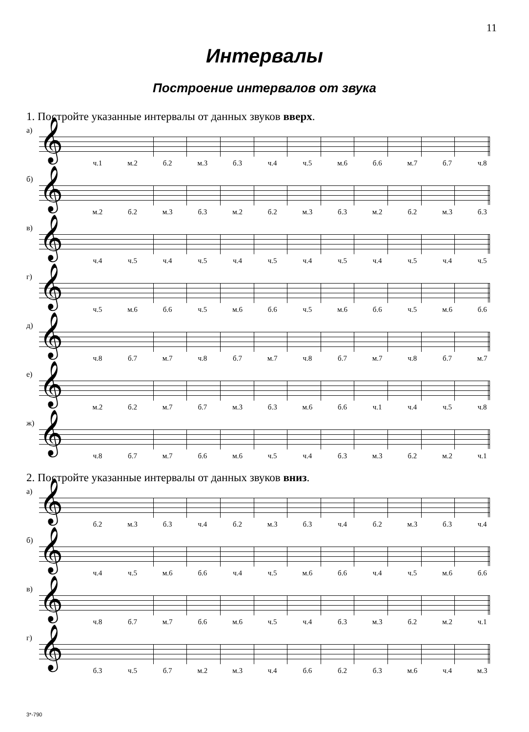11
Интервалы
Построение интервалов от звука
1. Постройте указанные интервалы от данных звуков вверх.
а)
𝄞
ч.1 м.2 б.2 м.3 б.3 ч.4 ч.5 м.6 б.6 м.7 б.7 ч.8
б)
𝄞
м.2 б.2 м.3 б.3 м.2 б.2 м.3 б.3 м.2 б.2 м.3 б.3
в)
𝄞
ч.4 ч.5 ч.4 ч.5 ч.4 ч.5 ч.4 ч.5 ч.4 ч.5 ч.4 ч.5
г)
𝄞
ч.5 м.6 б.6 ч.5 м.6 б.6 ч.5 м.6 б.6 ч.5 м.6 б.6
д)
𝄞
ч.8 б.7 м.7 ч.8 б.7 м.7 ч.8 б.7 м.7 ч.8 б.7 м.7
е)
𝄞
м.2 б.2 м.7 б.7 м.3 б.3 м.6 б.6 ч.1 ч.4 ч.5 ч.8
ж)
𝄞
ч.8 б.7 м.7 б.6 м.6 ч.5 ч.4 б.3 м.3 б.2 м.2 ч.1
2. Постройте указанные интервалы от данных звуков вниз.
а)
𝄞
б.2 м.3 б.3 ч.4 б.2 м.3 б.3 ч.4 б.2 м.3 б.3 ч.4
б)
𝄞
ч.4 ч.5 м.6 б.6 ч.4 ч.5 м.6 б.6 ч.4 ч.5 м.6 б.6
в)
𝄞
ч.8 б.7 м.7 б.6 м.6 ч.5 ч.4 б.3 м.3 б.2 м.2 ч.1
г)
𝄞
б.3 ч.5 б.7 м.2 м.3 ч.4 б.6 б.2 б.3 м.6 ч.4 м.3
3*-790